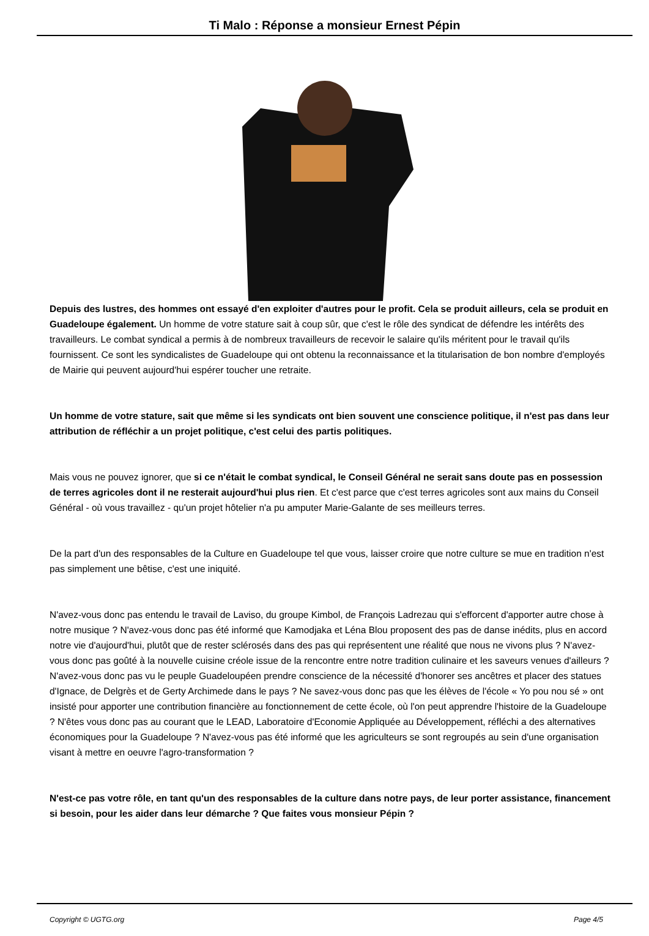Ti Malo : Réponse a monsieur Ernest Pépin
Depuis des lustres, des hommes ont essayé d'en exploiter d'autres pour le profit. Cela se produit ailleurs, cela se produit en Guadeloupe également. Un homme de votre stature sait à coup sûr, que c'est le rôle des syndicat de défendre les intérêts des travailleurs. Le combat syndical a permis à de nombreux travailleurs de recevoir le salaire qu'ils méritent pour le travail qu'ils fournissent. Ce sont les syndicalistes de Guadeloupe qui ont obtenu la reconnaissance et la titularisation de bon nombre d'employés de Mairie qui peuvent aujourd'hui espérer toucher une retraite.
Un homme de votre stature, sait que même si les syndicats ont bien souvent une conscience politique, il n'est pas dans leur attribution de réfléchir a un projet politique, c'est celui des partis politiques.
Mais vous ne pouvez ignorer, que si ce n'était le combat syndical, le Conseil Général ne serait sans doute pas en possession de terres agricoles dont il ne resterait aujourd'hui plus rien. Et c'est parce que c'est terres agricoles sont aux mains du Conseil Général - où vous travaillez - qu'un projet hôtelier n'a pu amputer Marie-Galante de ses meilleurs terres.
De la part d'un des responsables de la Culture en Guadeloupe tel que vous, laisser croire que notre culture se mue en tradition n'est pas simplement une bêtise, c'est une iniquité.
N'avez-vous donc pas entendu le travail de Laviso, du groupe Kimbol, de François Ladrezau qui s'efforcent d'apporter autre chose à notre musique ? N'avez-vous donc pas été informé que Kamodjaka et Léna Blou proposent des pas de danse inédits, plus en accord notre vie d'aujourd'hui, plutôt que de rester sclérosés dans des pas qui représentent une réalité que nous ne vivons plus ? N'avez-vous donc pas goûté à la nouvelle cuisine créole issue de la rencontre entre notre tradition culinaire et les saveurs venues d'ailleurs ? N'avez-vous donc pas vu le peuple Guadeloupéen prendre conscience de la nécessité d'honorer ses ancêtres et placer des statues d'Ignace, de Delgrès et de Gerty Archimede dans le pays ? Ne savez-vous donc pas que les élèves de l'école « Yo pou nou sé » ont insisté pour apporter une contribution financière au fonctionnement de cette école, où l'on peut apprendre l'histoire de la Guadeloupe ? N'êtes vous donc pas au courant que le LEAD, Laboratoire d'Economie Appliquée au Développement, réfléchi a des alternatives économiques pour la Guadeloupe ? N'avez-vous pas été informé que les agriculteurs se sont regroupés au sein d'une organisation visant à mettre en oeuvre l'agro-transformation ?
N'est-ce pas votre rôle, en tant qu'un des responsables de la culture dans notre pays, de leur porter assistance, financement si besoin, pour les aider dans leur démarche ? Que faites vous monsieur Pépin ?
Copyright © UGTG.org Page 4/5